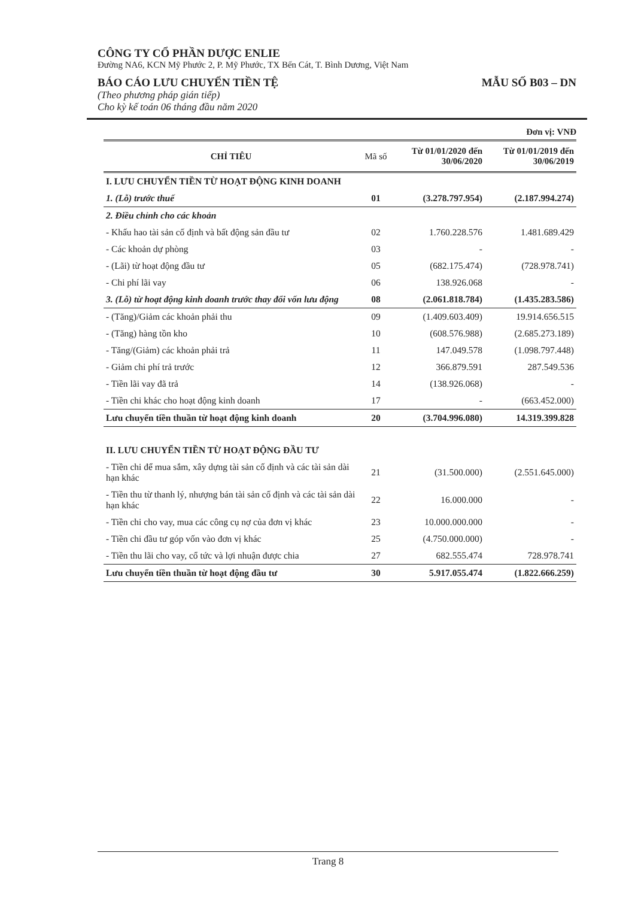CÔNG TY CỔ PHẦN DƯỢC ENLIE
Đường NA6, KCN Mỹ Phước 2, P. Mỹ Phước, TX Bến Cát, T. Bình Dương, Việt Nam
BÁO CÁO LƯU CHUYỂN TIỀN TỆ MẪU SỐ B03 – DN
(Theo phương pháp gián tiếp)
Cho kỳ kế toán 06 tháng đầu năm 2020
Đơn vị: VNĐ
| CHỈ TIÊU | Mã số | Từ 01/01/2020 đến 30/06/2020 | Từ 01/01/2019 đến 30/06/2019 |
| --- | --- | --- | --- |
| I. LƯU CHUYỂN TIỀN TỪ HOẠT ĐỘNG KINH DOANH | | | |
| 1. (Lỗ) trước thuế | 01 | (3.278.797.954) | (2.187.994.274) |
| 2. Điều chỉnh cho các khoản | | | |
| - Khấu hao tài sản cố định và bất động sản đầu tư | 02 | 1.760.228.576 | 1.481.689.429 |
| - Các khoản dự phòng | 03 | - | - |
| - (Lãi) từ hoạt động đầu tư | 05 | (682.175.474) | (728.978.741) |
| - Chi phí lãi vay | 06 | 138.926.068 | - |
| 3. (Lỗ) từ hoạt động kinh doanh trước thay đổi vốn lưu động | 08 | (2.061.818.784) | (1.435.283.586) |
| - (Tăng)/Giảm các khoản phải thu | 09 | (1.409.603.409) | 19.914.656.515 |
| - (Tăng) hàng tồn kho | 10 | (608.576.988) | (2.685.273.189) |
| - Tăng/(Giảm) các khoản phải trả | 11 | 147.049.578 | (1.098.797.448) |
| - Giảm chi phí trả trước | 12 | 366.879.591 | 287.549.536 |
| - Tiền lãi vay đã trả | 14 | (138.926.068) | - |
| - Tiền chi khác cho hoạt động kinh doanh | 17 | - | (663.452.000) |
| Lưu chuyển tiền thuần từ hoạt động kinh doanh | 20 | (3.704.996.080) | 14.319.399.828 |
| II. LƯU CHUYỂN TIỀN TỪ HOẠT ĐỘNG ĐẦU TƯ | | | |
| - Tiền chi để mua sắm, xây dựng tài sản cố định và các tài sản dài hạn khác | 21 | (31.500.000) | (2.551.645.000) |
| - Tiền thu từ thanh lý, nhượng bán tài sản cố định và các tài sản dài hạn khác | 22 | 16.000.000 | - |
| - Tiền chi cho vay, mua các công cụ nợ của đơn vị khác | 23 | 10.000.000.000 | - |
| - Tiền chi đầu tư góp vốn vào đơn vị khác | 25 | (4.750.000.000) | - |
| - Tiền thu lãi cho vay, cổ tức và lợi nhuận được chia | 27 | 682.555.474 | 728.978.741 |
| Lưu chuyển tiền thuần từ hoạt động đầu tư | 30 | 5.917.055.474 | (1.822.666.259) |
Trang 8